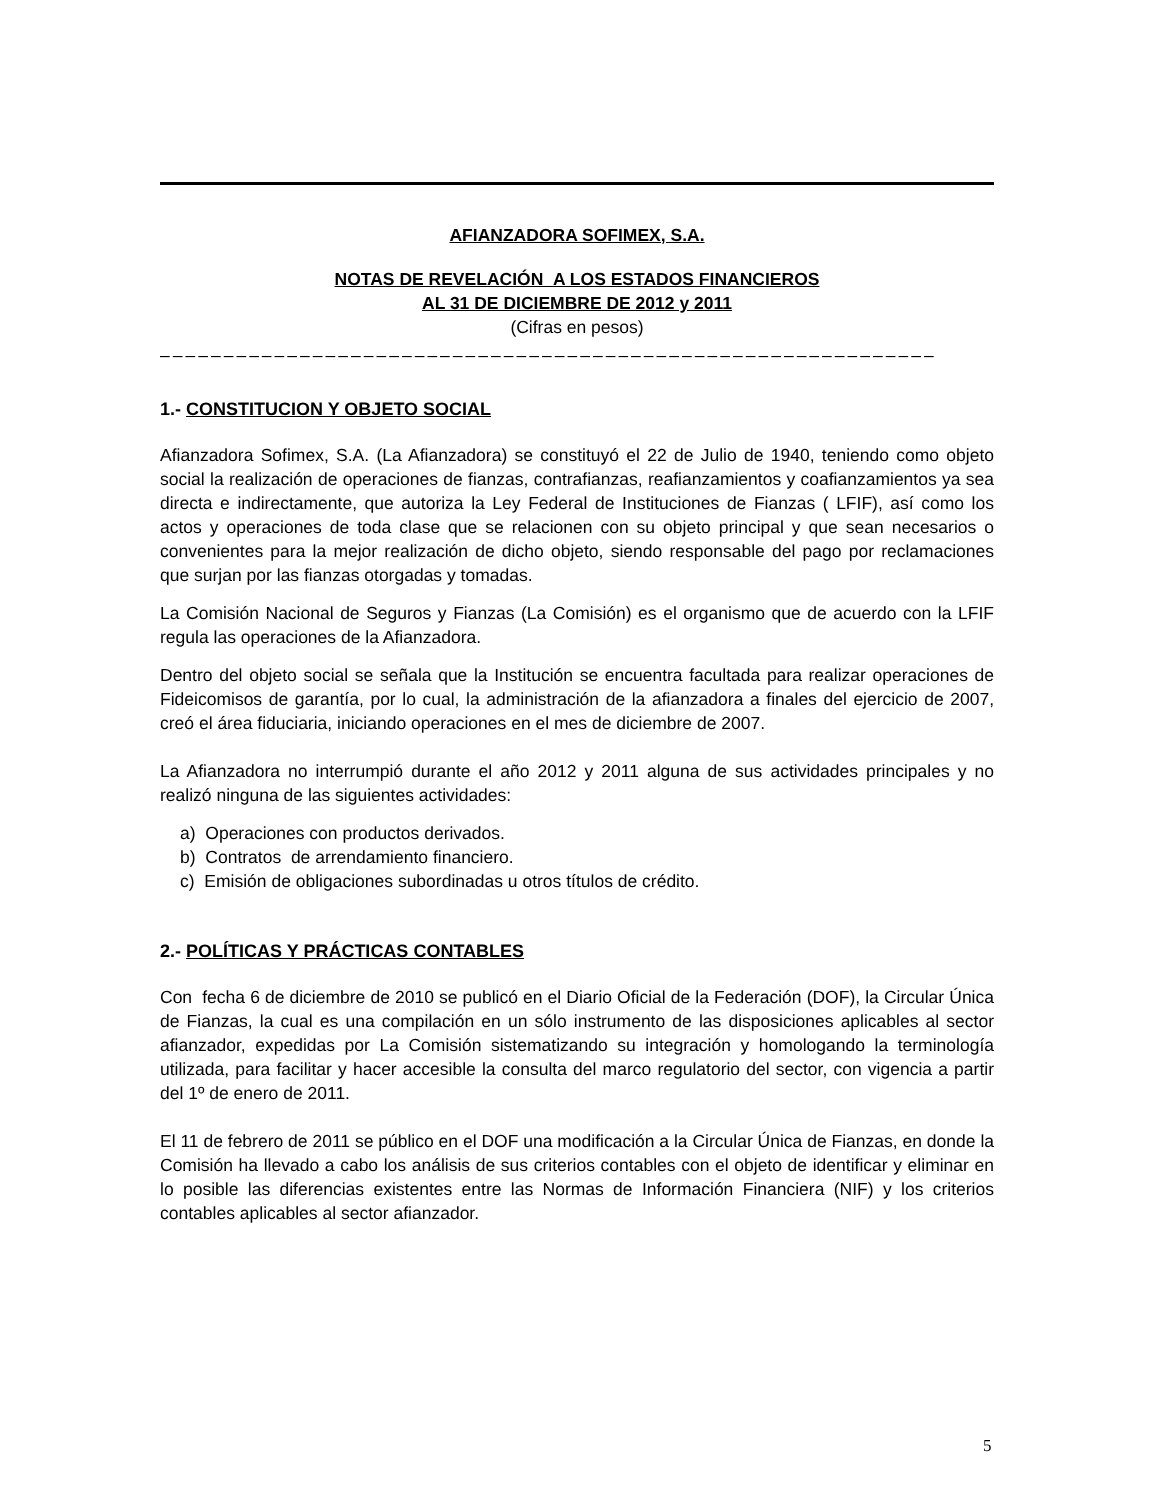AFIANZADORA SOFIMEX, S.A.
NOTAS DE REVELACIÓN A LOS ESTADOS FINANCIEROS
AL 31 DE DICIEMBRE DE 2012 y 2011
(Cifras en pesos)
–––––––––––––––––––––––––––––––––––––––––––––––––––––––––––––
1.- CONSTITUCION Y OBJETO SOCIAL
Afianzadora Sofimex, S.A. (La Afianzadora) se constituyó el 22 de Julio de 1940, teniendo como objeto social la realización de operaciones de fianzas, contrafianzas, reafianzamientos y coafianzamientos ya sea directa e indirectamente, que autoriza la Ley Federal de Instituciones de Fianzas ( LFIF), así como los actos y operaciones de toda clase que se relacionen con su objeto principal y que sean necesarios o convenientes para la mejor realización de dicho objeto, siendo responsable del pago por reclamaciones que surjan por las fianzas otorgadas y tomadas.
La Comisión Nacional de Seguros y Fianzas (La Comisión) es el organismo que de acuerdo con la LFIF regula las operaciones de la Afianzadora.
Dentro del objeto social se señala que la Institución se encuentra facultada para realizar operaciones de Fideicomisos de garantía, por lo cual, la administración de la afianzadora a finales del ejercicio de 2007, creó el área fiduciaria, iniciando operaciones en el mes de diciembre de 2007.
La Afianzadora no interrumpió durante el año 2012 y 2011 alguna de sus actividades principales y no realizó ninguna de las siguientes actividades:
a) Operaciones con productos derivados.
b) Contratos de arrendamiento financiero.
c) Emisión de obligaciones subordinadas u otros títulos de crédito.
2.- POLÍTICAS Y PRÁCTICAS CONTABLES
Con fecha 6 de diciembre de 2010 se publicó en el Diario Oficial de la Federación (DOF), la Circular Única de Fianzas, la cual es una compilación en un sólo instrumento de las disposiciones aplicables al sector afianzador, expedidas por La Comisión sistematizando su integración y homologando la terminología utilizada, para facilitar y hacer accesible la consulta del marco regulatorio del sector, con vigencia a partir del 1º de enero de 2011.
El 11 de febrero de 2011 se público en el DOF una modificación a la Circular Única de Fianzas, en donde la Comisión ha llevado a cabo los análisis de sus criterios contables con el objeto de identificar y eliminar en lo posible las diferencias existentes entre las Normas de Información Financiera (NIF) y los criterios contables aplicables al sector afianzador.
5